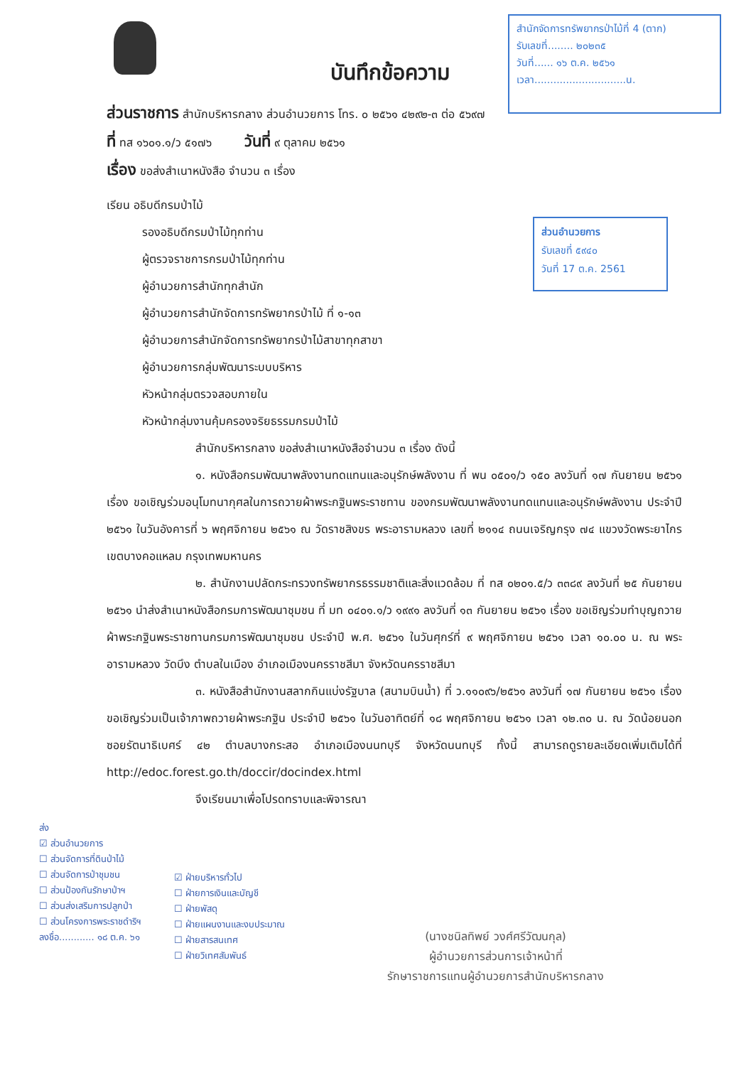บันทึกข้อความ
สำนักจัดการทรัพยากรป่าไม้ที่ 4 (ตาก)
รับเลขที่........ ๒๐๒๓๕
วันที่...... ๑๖ ต.ค. ๒๕๖๑
เวลา.............................น.
ส่วนอำนวยการ
รับเลขที่ ๕๙๔๐
วันที่ 17 ต.ค. 2561
ส่วนราชการ สำนักบริหารกลาง ส่วนอำนวยการ โทร. ๐ ๒๕๖๑ ๔๒๙๒-๓ ต่อ ๕๖๙๗
ที่ ทส ๑๖๐๑.๑/ว ๕๑๗๖ วันที่ ๙ ตุลาคม ๒๕๖๑
เรื่อง ขอส่งสำเนาหนังสือ จำนวน ๓ เรื่อง
เรียน อธิบดีกรมป่าไม้
รองอธิบดีกรมป่าไม้ทุกท่าน
ผู้ตรวจราชการกรมป่าไม้ทุกท่าน
ผู้อำนวยการสำนักทุกสำนัก
ผู้อำนวยการสำนักจัดการทรัพยากรป่าไม้ ที่ ๑-๑๓
ผู้อำนวยการสำนักจัดการทรัพยากรป่าไม้สาขาทุกสาขา
ผู้อำนวยการกลุ่มพัฒนาระบบบริหาร
หัวหน้ากลุ่มตรวจสอบภายใน
หัวหน้ากลุ่มงานคุ้มครองจริยธรรมกรมป่าไม้
สำนักบริหารกลาง ขอส่งสำเนาหนังสือจำนวน ๓ เรื่อง ดังนี้
๑. หนังสือกรมพัฒนาพลังงานทดแทนและอนุรักษ์พลังงาน ที่ พน ๐๕๐๑/ว ๑๕๐ ลงวันที่ ๑๗ กันยายน ๒๕๖๑ เรื่อง ขอเชิญร่วมอนุโมทนากุศลในการถวายผ้าพระกฐินพระราชทาน ของกรมพัฒนาพลังงานทดแทนและอนุรักษ์พลังงาน ประจำปี ๒๕๖๑ ในวันอังคารที่ ๖ พฤศจิกายน ๒๕๖๑ ณ วัดราชสิงขร พระอารามหลวง เลขที่ ๒๑๑๔ ถนนเจริญกรุง ๗๔ แขวงวัดพระยาไกร เขตบางคอแหลม กรุงเทพมหานคร
๒. สำนักงานปลัดกระทรวงทรัพยากรธรรมชาติและสิ่งแวดล้อม ที่ ทส ๐๒๐๑.๕/ว ๓๓๘๙ ลงวันที่ ๒๕ กันยายน ๒๕๖๑ นำส่งสำเนาหนังสือกรมการพัฒนาชุมชน ที่ มท ๐๔๐๑.๑/ว ๑๙๙๑ ลงวันที่ ๑๓ กันยายน ๒๕๖๑ เรื่อง ขอเชิญร่วมทำบุญถวายผ้าพระกฐินพระราชทานกรมการพัฒนาชุมชน ประจำปี พ.ศ. ๒๕๖๑ ในวันศุกร์ที่ ๙ พฤศจิกายน ๒๕๖๑ เวลา ๑๐.๐๐ น. ณ พระอารามหลวง วัดบึง ตำบลในเมือง อำเภอเมืองนครราชสีมา จังหวัดนครราชสีมา
๓. หนังสือสำนักงานสลากกินแบ่งรัฐบาล (สนามบินน้ำ) ที่ ว.๑๑๐๙๖/๒๕๖๑ ลงวันที่ ๑๗ กันยายน ๒๕๖๑ เรื่อง ขอเชิญร่วมเป็นเจ้าภาพถวายผ้าพระกฐิน ประจำปี ๒๕๖๑ ในวันอาทิตย์ที่ ๑๘ พฤศจิกายน ๒๕๖๑ เวลา ๑๒.๓๐ น. ณ วัดน้อยนอก ซอยรัตนาธิเบศร์ ๔๒ ตำบลบางกระสอ อำเภอเมืองนนทบุรี จังหวัดนนทบุรี ทั้งนี้ สามารถดูรายละเอียดเพิ่มเติมได้ที่ http://edoc.forest.go.th/doccir/docindex.html
จึงเรียนมาเพื่อโปรดทราบและพิจารณา
ส่ง
☑ ส่วนอำนวยการ
☐ ส่วนจัดการที่ดินป่าไม้
☐ ส่วนจัดการป่าชุมชน
☐ ส่วนป้องกันรักษาป่าฯ
☐ ส่วนส่งเสริมการปลูกป่า
☐ ส่วนโครงการพระราชดำริฯ
ลงชื่อ............ ๑๘ ต.ค. ๖๑
☑ ฝ่ายบริหารทั่วไป
☐ ฝ่ายการเงินและบัญชี
☐ ฝ่ายพัสดุ
☐ ฝ่ายแผนงานและงบประมาณ
☐ ฝ่ายสารสนเทศ
☐ ฝ่ายวิเทศสัมพันธ์
(นางชนิลทิพย์ วงศ์ศรีวัฒนกุล)
ผู้อำนวยการส่วนการเจ้าหน้าที่
รักษาราชการแทนผู้อำนวยการสำนักบริหารกลาง